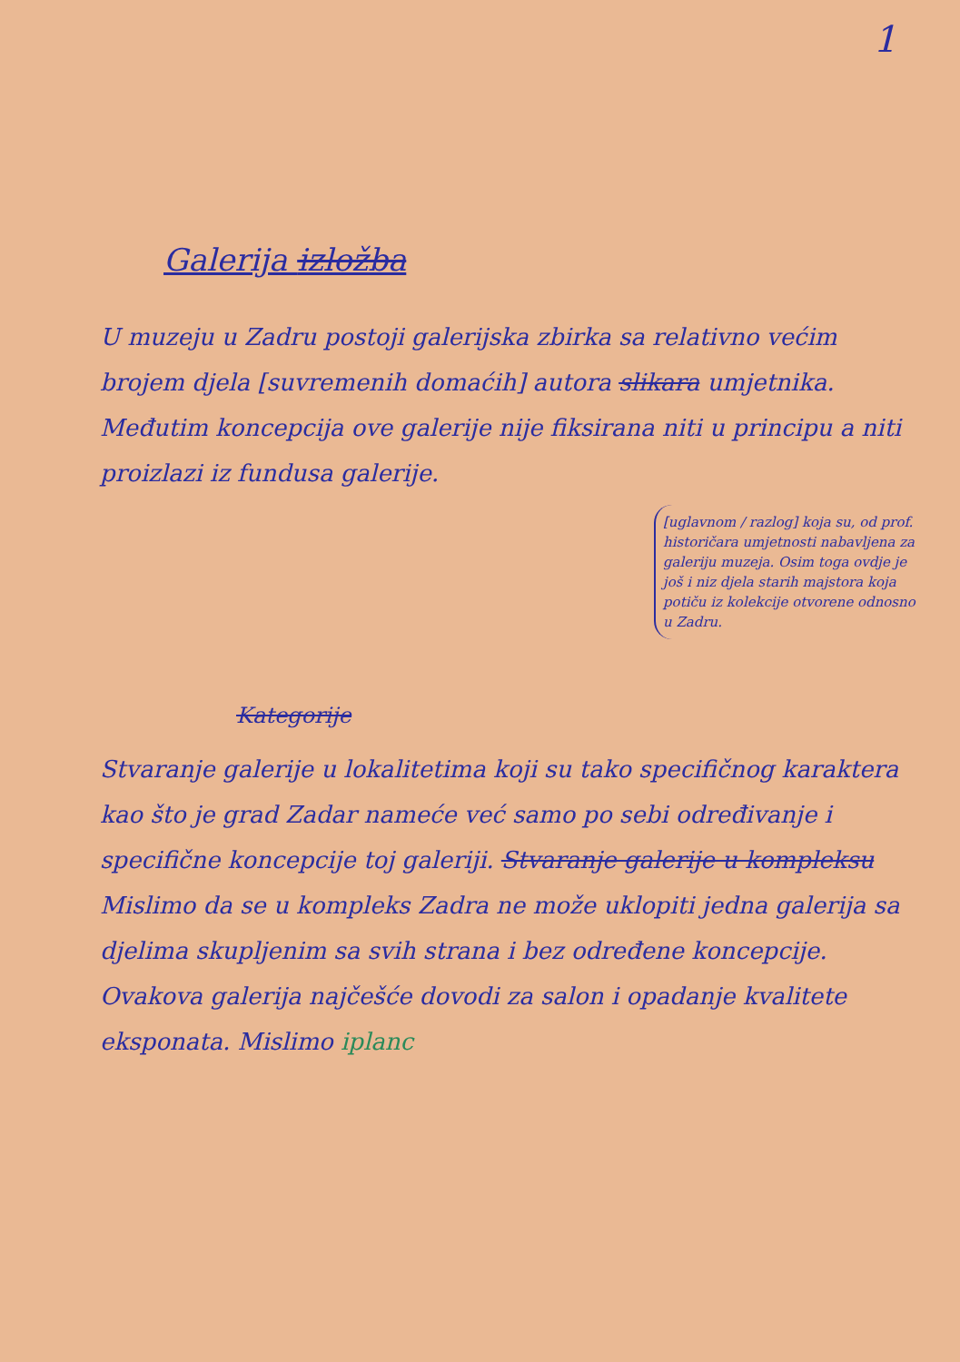1
Galerija izložba
U muzeju u Zadru postoji galerijska zbirka sa relativno većim brojem djela [suvremenih domaćih] autora slikara umjetnika. Međutim koncepcija ove galerije nije fiksirana niti u principu a niti proizlazi iz fundusa galerije.
[uglavnom / razlog] koja su, od prof. historičara umjetnosti nabavljena za galeriju muzeja. Osim toga ovdje je još i niz djela starih majstora koja potiču iz kolekcije otvorene odnosno u Zadru.
Kategorije
Stvaranje galerije u lokalitetima koji su tako specifičnog karaktera kao što je grad Zadar nameće već samo po sebi određivanje i specifične koncepcije toj galeriji. Stvaranje galerije u kompleksu Mislimo da se u kompleks Zadra ne može uklopiti jedna galerija sa djelima skupljenim sa svih strana i bez određene koncepcije. Ovakova galerija najčešće dovodi za salon i opadanje kvalitete eksponata. Mislimo iplanc